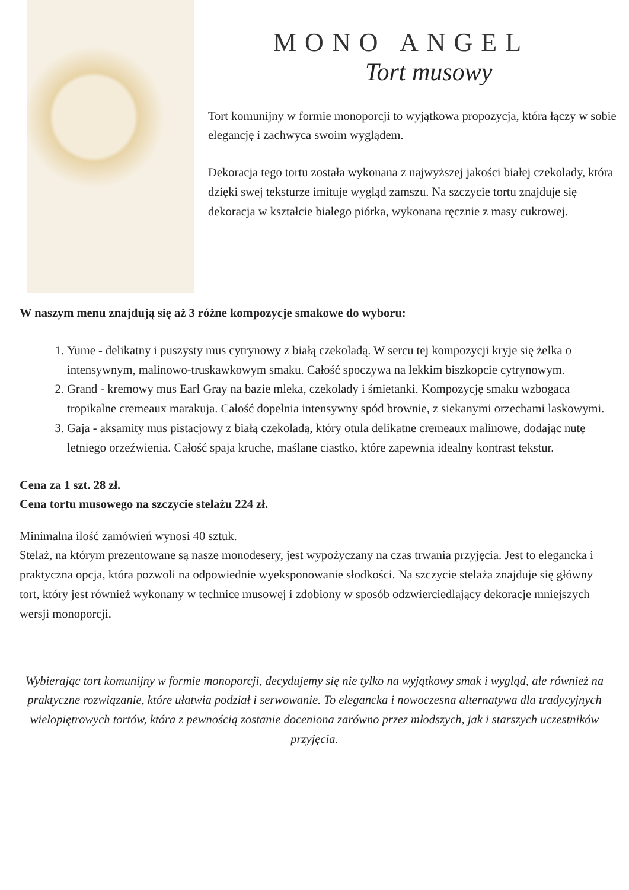MONO ANGEL
Tort musowy
Tort komunijny w formie monoporcji to wyjątkowa propozycja, która łączy w sobie elegancję i zachwyca swoim wyglądem.
Dekoracja tego tortu została wykonana z najwyższej jakości białej czekolady, która dzięki swej teksturze imituje wygląd zamszu. Na szczycie tortu znajduje się dekoracja w kształcie białego piórka, wykonana ręcznie z masy cukrowej.
W naszym menu znajdują się aż 3 różne kompozycje smakowe do wyboru:
1. Yume - delikatny i puszysty mus cytrynowy z białą czekoladą. W sercu tej kompozycji kryje się żelka o intensywnym, malinowo-truskawkowym smaku. Całość spoczywa na lekkim biszkopcie cytrynowym.
2. Grand - kremowy mus Earl Gray na bazie mleka, czekolady i śmietanki. Kompozycję smaku wzbogaca tropikalne cremeaux marakuja. Całość dopełnia intensywny spód brownie, z siekanymi orzechami laskowymi.
3. Gaja - aksamity mus pistacjowy z białą czekoladą, który otula delikatne cremeaux malinowe, dodając nutę letniego orzeźwienia. Całość spaja kruche, maślane ciastko, które zapewnia idealny kontrast tekstur.
Cena za 1 szt. 28 zł.
Cena tortu musowego na szczycie stelażu 224 zł.
Minimalna ilość zamówień wynosi 40 sztuk.
Stelaż, na którym prezentowane są nasze monodesery, jest wypożyczany na czas trwania przyjęcia. Jest to elegancka i praktyczna opcja, która pozwoli na odpowiednie wyeksponowanie słodkości. Na szczycie stelaża znajduje się główny tort, który jest również wykonany w technice musowej i zdobiony w sposób odzwierciedlający dekoracje mniejszych wersji monoporcji.
Wybierając tort komunijny w formie monoporcji, decydujemy się nie tylko na wyjątkowy smak i wygląd, ale również na praktyczne rozwiązanie, które ułatwia podział i serwowanie. To elegancka i nowoczesna alternatywa dla tradycyjnych wielopiętrowych tortów, która z pewnością zostanie doceniona zarówno przez młodszych, jak i starszych uczestników przyjęcia.